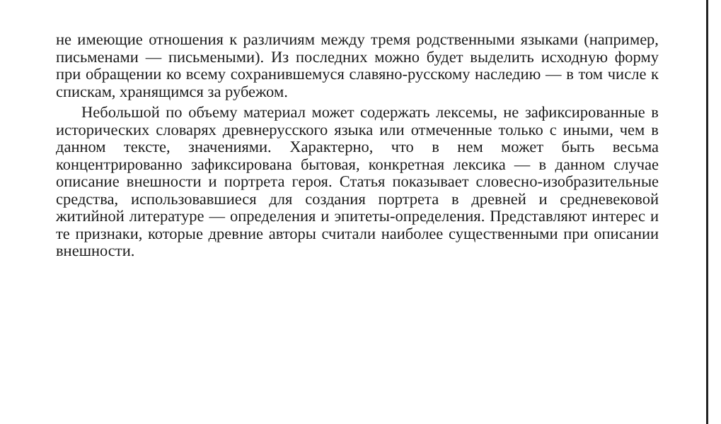не имеющие отношения к различиям между тремя родственными языками (например, письменами — письмеными). Из последних можно будет выделить исходную форму при обращении ко всему сохранившемуся славяно-русскому наследию — в том числе к спискам, хранящимся за рубежом.
Небольшой по объему материал может содержать лексемы, не зафиксированные в исторических словарях древнерусского языка или отмеченные только с иными, чем в данном тексте, значениями. Характерно, что в нем может быть весьма концентрированно зафиксирована бытовая, конкретная лексика — в данном случае описание внешности и портрета героя. Статья показывает словесно-изобразительные средства, использовавшиеся для создания портрета в древней и средневековой житийной литературе — определения и эпитеты-определения. Представляют интерес и те признаки, которые древние авторы считали наиболее существенными при описании внешности.